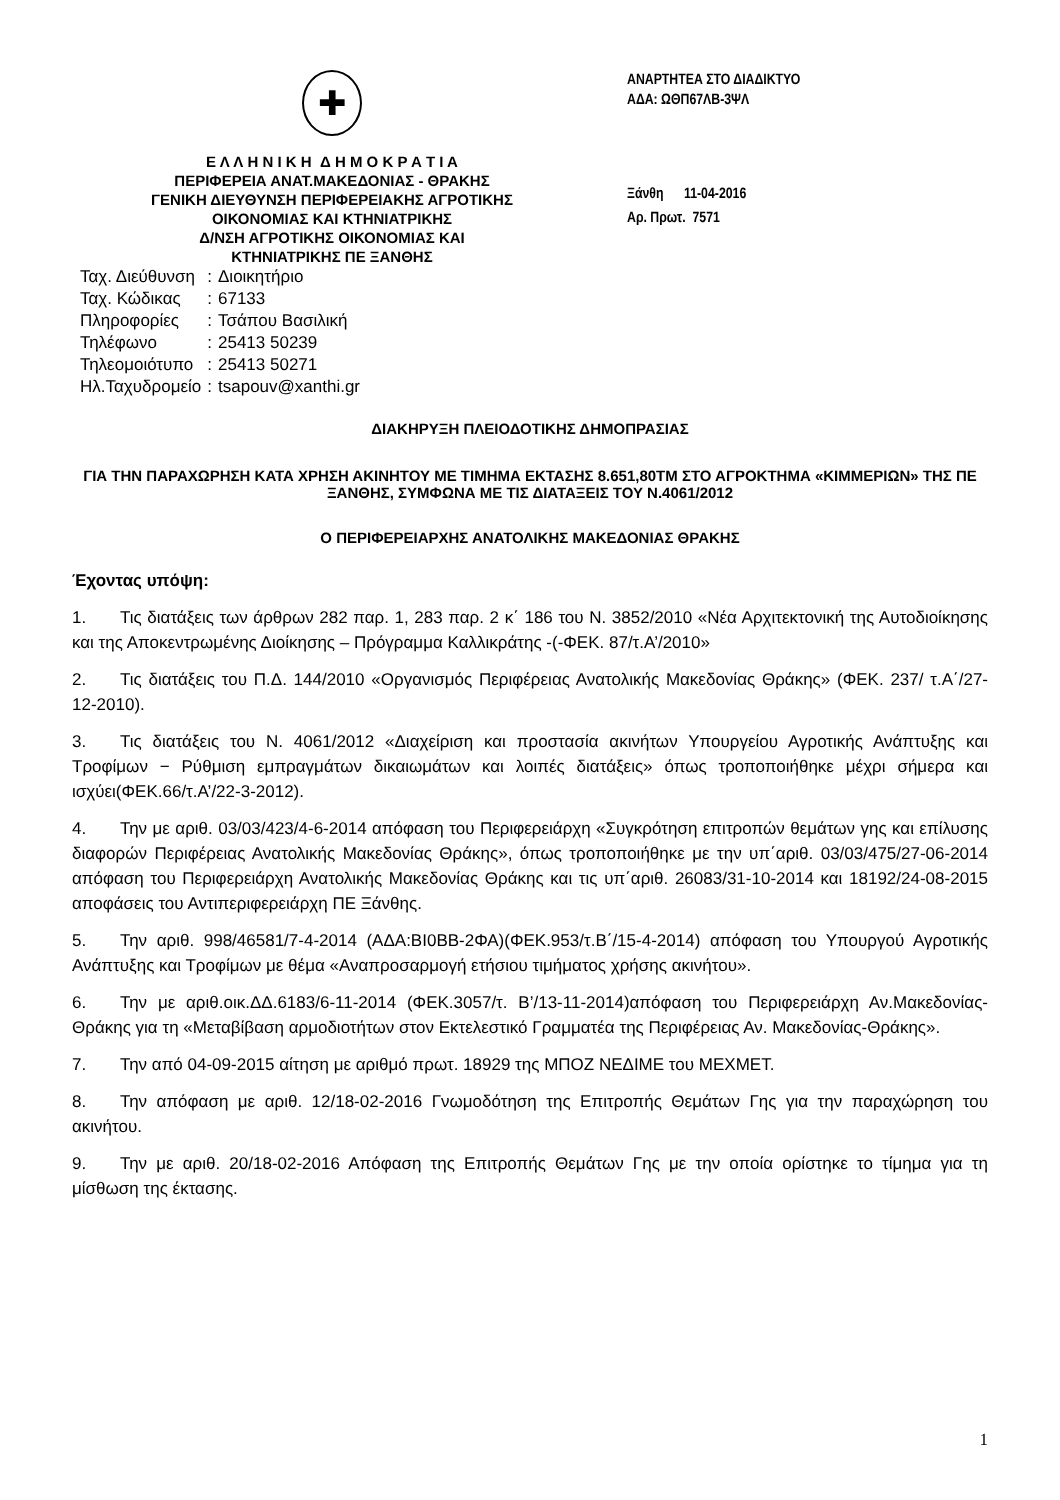✚
Ε Λ Λ Η Ν Ι Κ Η Δ Η Μ Ο Κ Ρ Α Τ Ι Α
ΠΕΡΙΦΕΡΕΙΑ ΑΝΑΤ.ΜΑΚΕΔΟΝΙΑΣ - ΘΡΑΚΗΣ
ΓΕΝΙΚΗ ΔΙΕΥΘΥΝΣΗ ΠΕΡΙΦΕΡΕΙΑΚΗΣ ΑΓΡΟΤΙΚΗΣ
ΟΙΚΟΝΟΜΙΑΣ ΚΑΙ ΚΤΗΝΙΑΤΡΙΚΗΣ
Δ/ΝΣΗ ΑΓΡΟΤΙΚΗΣ ΟΙΚΟΝΟΜΙΑΣ ΚΑΙ
ΚΤΗΝΙΑΤΡΙΚΗΣ ΠΕ ΞΑΝΘΗΣ
| Ταχ. Διεύθυνση | : | Διοικητήριο |
| Ταχ. Κώδικας | : | 67133 |
| Πληροφορίες | : | Τσάπου Βασιλική |
| Τηλέφωνο | : | 25413 50239 |
| Τηλεομοιότυπο | : | 25413 50271 |
| Ηλ.Ταχυδρομείο | : | tsapouv@xanthi.gr |
ΑΝΑΡΤΗΤΕΑ ΣΤΟ ΔΙΑΔΙΚΤΥΟ
ΑΔΑ: ΩΘΠ67ΛΒ-3ΨΛ
Ξάνθη 11-04-2016
Αρ. Πρωτ. 7571
ΔΙΑΚΗΡΥΞΗ ΠΛΕΙΟΔΟΤΙΚΗΣ ΔΗΜΟΠΡΑΣΙΑΣ
ΓΙΑ ΤΗΝ ΠΑΡΑΧΩΡΗΣΗ ΚΑΤΑ ΧΡΗΣΗ ΑΚΙΝΗΤΟΥ ΜΕ ΤΙΜΗΜΑ ΕΚΤΑΣΗΣ 8.651,80ΤΜ ΣΤΟ ΑΓΡΟΚΤΗΜΑ «ΚΙΜΜΕΡΙΩΝ» ΤΗΣ ΠΕ ΞΑΝΘΗΣ, ΣΥΜΦΩΝΑ ΜΕ ΤΙΣ ΔΙΑΤΑΞΕΙΣ ΤΟΥ Ν.4061/2012
Ο ΠΕΡΙΦΕΡΕΙΑΡΧΗΣ ΑΝΑΤΟΛΙΚΗΣ ΜΑΚΕΔΟΝΙΑΣ ΘΡΑΚΗΣ
Έχοντας υπόψη:
1. Τις διατάξεις των άρθρων 282 παρ. 1, 283 παρ. 2 κ΄ 186 του Ν. 3852/2010 «Νέα Αρχιτεκτονική της Αυτοδιοίκησης και της Αποκεντρωμένης Διοίκησης – Πρόγραμμα Καλλικράτης -(-ΦΕΚ. 87/τ.Α’/2010»
2. Τις διατάξεις του Π.Δ. 144/2010 «Οργανισμός Περιφέρειας Ανατολικής Μακεδονίας Θράκης» (ΦΕΚ. 237/ τ.Α΄/27-12-2010).
3. Τις διατάξεις του Ν. 4061/2012 «Διαχείριση και προστασία ακινήτων Υπουργείου Αγροτικής Ανάπτυξης και Τροφίμων − Ρύθμιση εμπραγμάτων δικαιωμάτων και λοιπές διατάξεις» όπως τροποποιήθηκε μέχρι σήμερα και ισχύει(ΦΕΚ.66/τ.Α’/22-3-2012).
4. Την με αριθ. 03/03/423/4-6-2014 απόφαση του Περιφερειάρχη «Συγκρότηση επιτροπών θεμάτων γης και επίλυσης διαφορών Περιφέρειας Ανατολικής Μακεδονίας Θράκης», όπως τροποποιήθηκε με την υπ΄αριθ. 03/03/475/27-06-2014 απόφαση του Περιφερειάρχη Ανατολικής Μακεδονίας Θράκης και τις υπ΄αριθ. 26083/31-10-2014 και 18192/24-08-2015 αποφάσεις του Αντιπεριφερειάρχη ΠΕ Ξάνθης.
5. Την αριθ. 998/46581/7-4-2014 (ΑΔΑ:ΒΙ0ΒΒ-2ΦΑ)(ΦΕΚ.953/τ.Β΄/15-4-2014) απόφαση του Υπουργού Αγροτικής Ανάπτυξης και Τροφίμων με θέμα «Αναπροσαρμογή ετήσιου τιμήματος χρήσης ακινήτου».
6. Την με αριθ.οικ.ΔΔ.6183/6-11-2014 (ΦΕΚ.3057/τ. Β’/13-11-2014)απόφαση του Περιφερειάρχη Αν.Μακεδονίας-Θράκης για τη «Μεταβίβαση αρμοδιοτήτων στον Εκτελεστικό Γραμματέα της Περιφέρειας Αν. Μακεδονίας-Θράκης».
7. Την από 04-09-2015 αίτηση με αριθμό πρωτ. 18929 της ΜΠΟΖ ΝΕΔΙΜΕ του ΜΕΧΜΕΤ.
8. Την απόφαση με αριθ. 12/18-02-2016 Γνωμοδότηση της Επιτροπής Θεμάτων Γης για την παραχώρηση του ακινήτου.
9. Την με αριθ. 20/18-02-2016 Απόφαση της Επιτροπής Θεμάτων Γης με την οποία ορίστηκε το τίμημα για τη μίσθωση της έκτασης.
1